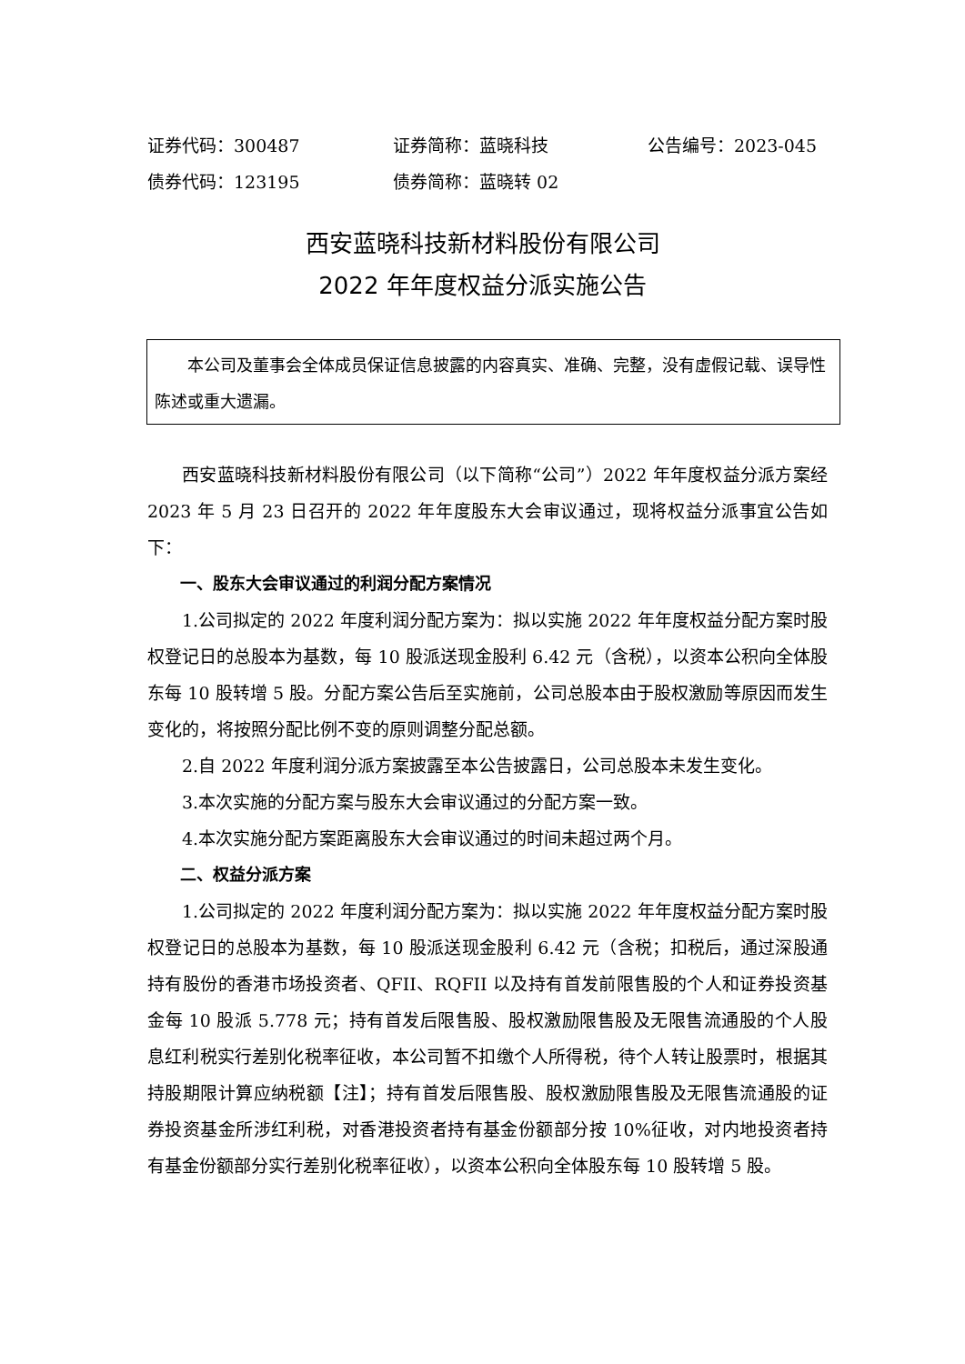证券代码：300487 证券简称：蓝晓科技 公告编号：2023-045
债券代码：123195 债券简称：蓝晓转 02
西安蓝晓科技新材料股份有限公司
2022 年年度权益分派实施公告
本公司及董事会全体成员保证信息披露的内容真实、准确、完整，没有虚假记载、误导性陈述或重大遗漏。
西安蓝晓科技新材料股份有限公司（以下简称“公司”）2022 年年度权益分派方案经 2023 年 5 月 23 日召开的 2022 年年度股东大会审议通过，现将权益分派事宜公告如下：
一、股东大会审议通过的利润分配方案情况
1.公司拟定的 2022 年度利润分配方案为：拟以实施 2022 年年度权益分配方案时股权登记日的总股本为基数，每 10 股派送现金股利 6.42 元（含税），以资本公积向全体股东每 10 股转增 5 股。分配方案公告后至实施前，公司总股本由于股权激励等原因而发生变化的，将按照分配比例不变的原则调整分配总额。
2.自 2022 年度利润分派方案披露至本公告披露日，公司总股本未发生变化。
3.本次实施的分配方案与股东大会审议通过的分配方案一致。
4.本次实施分配方案距离股东大会审议通过的时间未超过两个月。
二、权益分派方案
1.公司拟定的 2022 年度利润分配方案为：拟以实施 2022 年年度权益分配方案时股权登记日的总股本为基数，每 10 股派送现金股利 6.42 元（含税；扣税后，通过深股通持有股份的香港市场投资者、QFII、RQFII 以及持有首发前限售股的个人和证券投资基金每 10 股派 5.778 元；持有首发后限售股、股权激励限售股及无限售流通股的个人股息红利税实行差别化税率征收，本公司暂不扣缴个人所得税，待个人转让股票时，根据其持股期限计算应纳税额【注】；持有首发后限售股、股权激励限售股及无限售流通股的证券投资基金所涉红利税，对香港投资者持有基金份额部分按 10%征收，对内地投资者持有基金份额部分实行差别化税率征收），以资本公积向全体股东每 10 股转增 5 股。